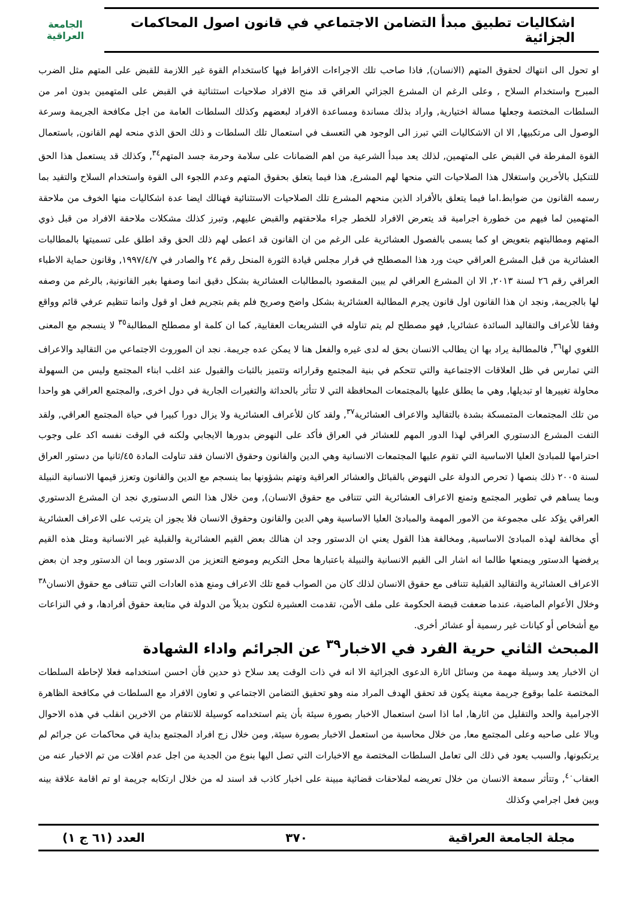اشكاليات تطبيق مبدأ التضامن الاجتماعي في قانون اصول المحاكمات الجزائية
الجامعة العراقية
او تحول الى انتهاك لحقوق المتهم (الانسان), فاذا صاحب تلك الاجراءات الافراط فيها كاستخدام القوة غير اللازمة للقبض على المتهم مثل الضرب المبرح واستخدام السلاح , وعلى الرغم ان المشرع الجزائي العراقي قد منح الافراد صلاحيات استثنائية في القبض على المتهمين بدون امر من السلطات المختصة وجعلها مسالة اختيارية, واراد بذلك مساندة ومساعدة الافراد لبعضهم وكذلك السلطات العامة من اجل مكافحة الجريمة وسرعة الوصول الى مرتكبيها, الا ان الاشكاليات التي تبرز الى الوجود هي التعسف في استعمال تلك السلطات و ذلك الحق الذي منحه لهم القانون, باستعمال القوة المفرطة في القبض على المتهمين, لذلك يعد مبدأ الشرعية من اهم الضمانات على سلامة وحرمة جسد المتهم<sup>٣٤</sup>, وكذلك قد يستعمل هذا الحق للتنكيل بالأخرين واستغلال هذا الصلاحيات التي منحها لهم المشرع, هذا فيما يتعلق بحقوق المتهم وعدم اللجوء الى القوة واستخدام السلاح والتقيد بما رسمه القانون من ضوابط.اما فيما يتعلق بالأفراد الذين منحهم المشرع تلك الصلاحيات الاستثنائية فهنالك ايضا عدة اشكاليات منها الخوف من ملاحقة المتهمين لما فيهم من خطورة اجرامية قد يتعرض الافراد للخطر جراء ملاحقتهم والقبض عليهم, وتبرز كذلك مشكلات ملاحقة الافراد من قبل ذوي المتهم ومطالبتهم بتعويض او كما يسمى بالفصول العشائرية على الرغم من ان القانون قد اعطى لهم ذلك الحق وقد اطلق على تسميتها بالمطالبات العشائرية من قبل المشرع العراقي حيث ورد هذا المصطلح في قرار مجلس قيادة الثورة المنحل رقم ٢٤ والصادر في ١٩٩٧/٤/٧, وقانون حماية الاطباء العراقي رقم ٢٦ لسنة ٢٠١٣, الا ان المشرع العراقي لم يبين المقصود بالمطالبات العشائرية بشكل دقيق انما وصفها بغير القانونية, بالرغم من وصفه لها بالجريمة, ونجد ان هذا القانون اول قانون يجرم المطالبة العشائرية بشكل واضح وصريح فلم يقم بتجريم فعل او قول وانما تنظيم عرفي قائم وواقع وفقا للأعراف والتقاليد السائدة عشائريا, فهو مصطلح لم يتم تناوله في التشريعات العقابية, كما ان كلمة او مصطلح المطالبة<sup>٣٥</sup> لا ينسجم مع المعنى اللغوي لها<sup>٣٦</sup>, فالمطالبة يراد بها ان يطالب الانسان بحق له لدى غيره والفعل هنا لا يمكن عده جريمة. نجد ان الموروث الاجتماعي من التقاليد والاعراف التي تمارس في ظل العلاقات الاجتماعية والتي تتحكم في بنية المجتمع وقراراته وتتميز بالثبات والقبول عند اغلب ابناء المجتمع وليس من السهولة محاولة تغييرها او تبديلها, وهي ما يطلق عليها بالمجتمعات المحافظة التي لا تتأثر بالحداثة والتغيرات الجارية في دول اخرى, والمجتمع العراقي هو واحدا من تلك المجتمعات المتمسكة بشدة بالتقاليد والاعراف العشائرية<sup>٣٧</sup>, ولقد كان للأعراف العشائرية ولا يزال دورا كبيرا في حياة المجتمع العراقي, ولقد التفت المشرع الدستوري العراقي لهذا الدور المهم للعشائر في العراق فأكد على النهوض بدورها الايجابي ولكنه في الوقت نفسه اكد على وجوب احترامها للمبادئ العليا الاساسية التي تقوم عليها المجتمعات الانسانية وهي الدين والقانون وحقوق الانسان فقد تناولت المادة ٤٥/ثانيا من دستور العراق لسنة ٢٠٠٥ ذلك بنصها ( تحرص الدولة على النهوض بالقبائل والعشائر العراقية وتهتم بشؤونها بما ينسجم مع الدين والقانون وتعزز قيمها الانسانية النبيلة وبما يساهم في تطوير المجتمع وتمنع الاعراف العشائرية التي تتنافى مع حقوق الانسان), ومن خلال هذا النص الدستوري نجد ان المشرع الدستوري العراقي يؤكد على مجموعة من الامور المهمة والمبادئ العليا الاساسية وهي الدين والقانون وحقوق الانسان فلا يجوز ان يترتب على الاعراف العشائرية أي مخالفة لهذه المبادئ الاساسية, ومخالفة هذا القول يعني ان الدستور وجد ان هنالك بعض القيم العشائرية والقبلية غير الانسانية ومثل هذه القيم يرفضها الدستور ويمنعها طالما انه اشار الى القيم الانسانية والنبيلة باعتبارها محل التكريم وموضع التعزيز من الدستور وبما ان الدستور وجد ان بعض الاعراف العشائرية والتقاليد القبلية تتنافى مع حقوق الانسان لذلك كان من الصواب قمع تلك الاعراف ومنع هذه العادات التي تتنافى مع حقوق الانسان<sup>٣٨</sup> وخلال الأعوام الماضية، عندما ضعفت قبضة الحكومة على ملف الأمن، تقدمت العشيرة لتكون بديلاً من الدولة في متابعة حقوق أفرادها، و في النزاعات مع أشخاص أو كيانات غير رسمية أو عشائر أخرى.
المبحث الثاني حرية الفرد في الاخبار<sup>٣٩</sup> عن الجرائم واداء الشهادة
ان الاخبار يعد وسيلة مهمة من وسائل اثارة الدعوى الجزائية الا انه في ذات الوقت يعد سلاح ذو حدين فأن احسن استخدامه فعلا لإحاطة السلطات المختصة علما بوقوع جريمة معينة يكون قد تحقق الهدف المراد منه وهو تحقيق التضامن الاجتماعي و تعاون الافراد مع السلطات في مكافحة الظاهرة الاجرامية والحد والتقليل من اثارها, اما اذا اسئ استعمال الاخبار بصورة سيئة بأن يتم استخدامه كوسيلة للانتقام من الاخرين انقلب في هذه الاحوال وبالا على صاحبه وعلى المجتمع معا, من خلال محاسبة من استعمل الاخبار بصورة سيئة, ومن خلال زج افراد المجتمع بداية في محاكمات عن جرائم لم يرتكبونها, والسبب يعود في ذلك الى تعامل السلطات المختصة مع الاخبارات التي تصل اليها بنوع من الجدية من اجل عدم افلات من تم الاخبار عنه من العقاب<sup>٤٠</sup>, وتتأثر سمعة الانسان من خلال تعريضه لملاحقات قضائية مبينة على اخبار كاذب قد اسند له من خلال ارتكابه جريمة او تم اقامة علاقة بينه وبين فعل اجرامي وكذلك
مجلة الجامعة العراقية ٣٧٠ العدد (٦١ ج ١)